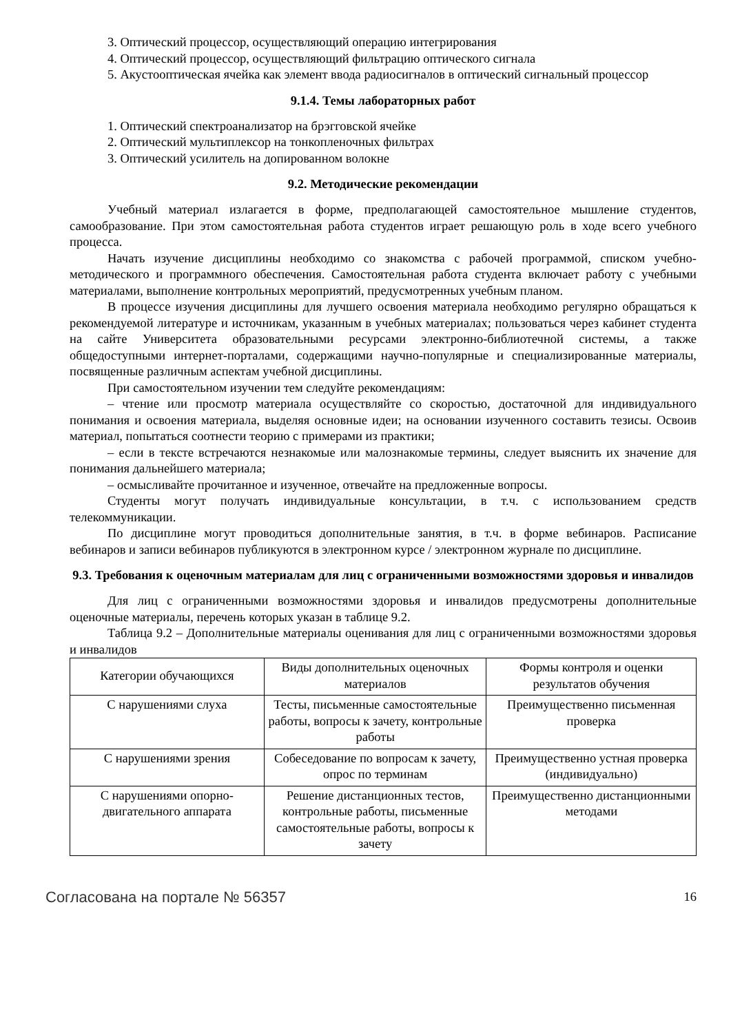3. Оптический процессор, осуществляющий операцию интегрирования
4. Оптический процессор, осуществляющий фильтрацию оптического сигнала
5. Акустооптическая ячейка как элемент ввода радиосигналов в оптический сигнальный процессор
9.1.4. Темы лабораторных работ
1. Оптический спектроанализатор на брэгговской ячейке
2. Оптический мультиплексор на тонкопленочных фильтрах
3. Оптический усилитель на допированном волокне
9.2. Методические рекомендации
Учебный материал излагается в форме, предполагающей самостоятельное мышление студентов, самообразование. При этом самостоятельная работа студентов играет решающую роль в ходе всего учебного процесса.
Начать изучение дисциплины необходимо со знакомства с рабочей программой, списком учебно-методического и программного обеспечения. Самостоятельная работа студента включает работу с учебными материалами, выполнение контрольных мероприятий, предусмотренных учебным планом.
В процессе изучения дисциплины для лучшего освоения материала необходимо регулярно обращаться к рекомендуемой литературе и источникам, указанным в учебных материалах; пользоваться через кабинет студента на сайте Университета образовательными ресурсами электронно-библиотечной системы, а также общедоступными интернет-порталами, содержащими научно-популярные и специализированные материалы, посвященные различным аспектам учебной дисциплины.
При самостоятельном изучении тем следуйте рекомендациям:
– чтение или просмотр материала осуществляйте со скоростью, достаточной для индивидуального понимания и освоения материала, выделяя основные идеи; на основании изученного составить тезисы. Освоив материал, попытаться соотнести теорию с примерами из практики;
– если в тексте встречаются незнакомые или малознакомые термины, следует выяснить их значение для понимания дальнейшего материала;
– осмысливайте прочитанное и изученное, отвечайте на предложенные вопросы.
Студенты могут получать индивидуальные консультации, в т.ч. с использованием средств телекоммуникации.
По дисциплине могут проводиться дополнительные занятия, в т.ч. в форме вебинаров. Расписание вебинаров и записи вебинаров публикуются в электронном курсе / электронном журнале по дисциплине.
9.3. Требования к оценочным материалам для лиц с ограниченными возможностями здоровья и инвалидов
Для лиц с ограниченными возможностями здоровья и инвалидов предусмотрены дополнительные оценочные материалы, перечень которых указан в таблице 9.2.
Таблица 9.2 – Дополнительные материалы оценивания для лиц с ограниченными возможностями здоровья и инвалидов
| Категории обучающихся | Виды дополнительных оценочных материалов | Формы контроля и оценки результатов обучения |
| С нарушениями слуха | Тесты, письменные самостоятельные работы, вопросы к зачету, контрольные работы | Преимущественно письменная проверка |
| С нарушениями зрения | Собеседование по вопросам к зачету, опрос по терминам | Преимущественно устная проверка (индивидуально) |
| С нарушениями опорно-двигательного аппарата | Решение дистанционных тестов, контрольные работы, письменные самостоятельные работы, вопросы к зачету | Преимущественно дистанционными методами |
Согласована на портале № 56357 16